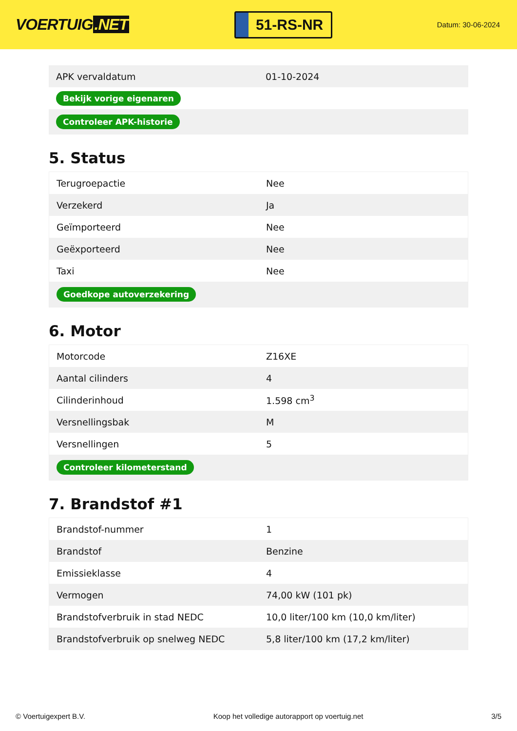VOERTUIG.NET
51-RS-NR
Datum: 30-06-2024
| APK vervaldatum | 01-10-2024 |
| Bekijk vorige eigenaren | |
| Controleer APK-historie | |
5. Status
| Terugroepactie | Nee |
| Verzekerd | Ja |
| Geïmporteerd | Nee |
| Geëxporteerd | Nee |
| Taxi | Nee |
| Goedkope autoverzekering | |
6. Motor
| Motorcode | Z16XE |
| Aantal cilinders | 4 |
| Cilinderinhoud | 1.598 cm<sup>3</sup> |
| Versnellingsbak | M |
| Versnellingen | 5 |
| Controleer kilometerstand | |
7. Brandstof #1
| Brandstof-nummer | 1 |
| Brandstof | Benzine |
| Emissieklasse | 4 |
| Vermogen | 74,00 kW (101 pk) |
| Brandstofverbruik in stad NEDC | 10,0 liter/100 km (10,0 km/liter) |
| Brandstofverbruik op snelweg NEDC | 5,8 liter/100 km (17,2 km/liter) |
© Voertuigexpert B.V. Koop het volledige autorapport op voertuig.net 3/5